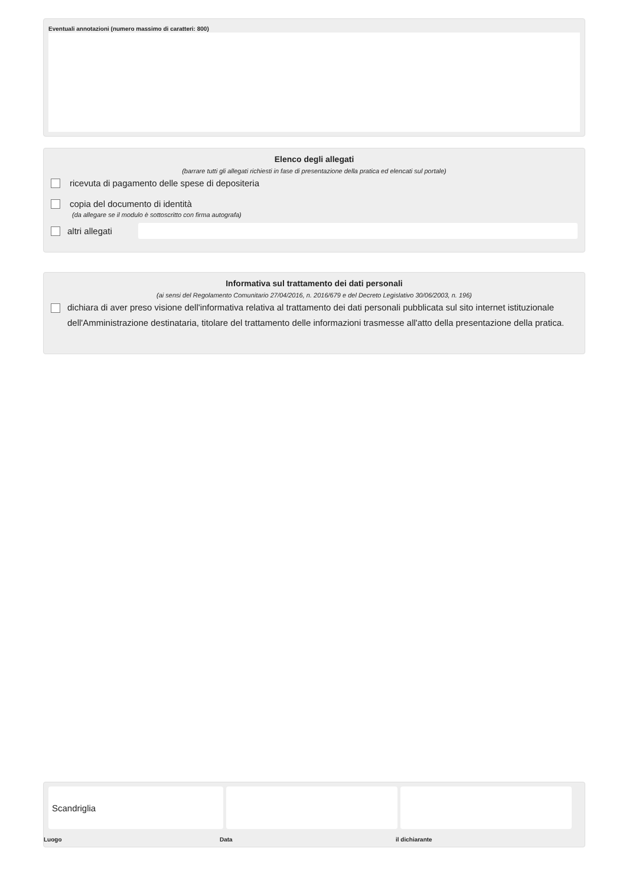Eventuali annotazioni (numero massimo di caratteri: 800)
Elenco degli allegati
(barrare tutti gli allegati richiesti in fase di presentazione della pratica ed elencati sul portale)
ricevuta di pagamento delle spese di depositeria
copia del documento di identità
(da allegare se il modulo è sottoscritto con firma autografa)
altri allegati
Informativa sul trattamento dei dati personali
(ai sensi del Regolamento Comunitario 27/04/2016, n. 2016/679 e del Decreto Legislativo 30/06/2003, n. 196)
dichiara di aver preso visione dell'informativa relativa al trattamento dei dati personali pubblicata sul sito internet istituzionale dell'Amministrazione destinataria, titolare del trattamento delle informazioni trasmesse all'atto della presentazione della pratica.
Scandriglia
Luogo Data il dichiarante